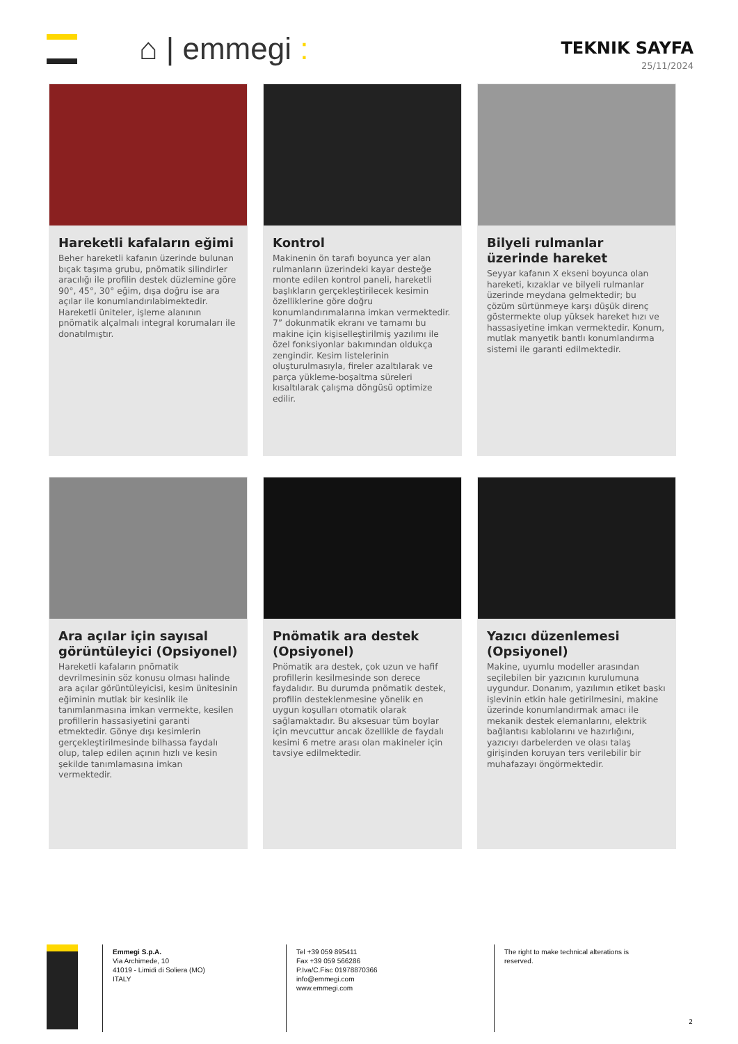⌂ | emmegi :
TEKNIK SAYFA
25/11/2024
Hareketli kafaların eğimi
Beher hareketli kafanın üzerinde bulunan bıçak taşıma grubu, pnömatik silindirler aracılığı ile profilin destek düzlemine göre 90°, 45°, 30° eğim, dışa doğru ise ara açılar ile konumlandırılabimektedir. Hareketli üniteler, işleme alanının pnömatik alçalmalı integral korumaları ile donatılmıştır.
Kontrol
Makinenin ön tarafı boyunca yer alan rulmanların üzerindeki kayar desteğe monte edilen kontrol paneli, hareketli başlıkların gerçekleştirilecek kesimin özelliklerine göre doğru konumlandırımalarına imkan vermektedir. 7” dokunmatik ekranı ve tamamı bu makine için kişiselleştirilmiş yazılımı ile özel fonksiyonlar bakımından oldukça zengindir. Kesim listelerinin oluşturulmasıyla, fireler azaltılarak ve parça yükleme-boşaltma süreleri kısaltılarak çalışma döngüsü optimize edilir.
Bilyeli rulmanlar üzerinde hareket
Seyyar kafanın X ekseni boyunca olan hareketi, kızaklar ve bilyeli rulmanlar üzerinde meydana gelmektedir; bu çözüm sürtünmeye karşı düşük direnç göstermekte olup yüksek hareket hızı ve hassasiyetine imkan vermektedir. Konum, mutlak manyetik bantlı konumlandırma sistemi ile garanti edilmektedir.
Ara açılar için sayısal görüntüleyici (Opsiyonel)
Hareketli kafaların pnömatik devrilmesinin söz konusu olması halinde ara açılar görüntüleyicisi, kesim ünitesinin eğiminin mutlak bir kesinlik ile tanımlanmasına imkan vermekte, kesilen profillerin hassasiyetini garanti etmektedir. Gönye dışı kesimlerin gerçekleştirilmesinde bilhassa faydalı olup, talep edilen açının hızlı ve kesin şekilde tanımlamasına imkan vermektedir.
Pnömatik ara destek (Opsiyonel)
Pnömatik ara destek, çok uzun ve hafif profillerin kesilmesinde son derece faydalıdır. Bu durumda pnömatik destek, profilin desteklenmesine yönelik en uygun koşulları otomatik olarak sağlamaktadır. Bu aksesuar tüm boylar için mevcuttur ancak özellikle de faydalı kesimi 6 metre arası olan makineler için tavsiye edilmektedir.
Yazıcı düzenlemesi (Opsiyonel)
Makine, uyumlu modeller arasından seçilebilen bir yazıcının kurulumuna uygundur. Donanım, yazılımın etiket baskı işlevinin etkin hale getirilmesini, makine üzerinde konumlandırmak amacı ile mekanik destek elemanlarını, elektrik bağlantısı kablolarını ve hazırlığını, yazıcıyı darbelerden ve olası talaş girişinden koruyan ters verilebilir bir muhafazayı öngörmektedir.
Emmegi S.p.A.
Via Archimede, 10
41019 - Limidi di Soliera (MO)
ITALY
Tel +39 059 895411
Fax +39 059 566286
P.Iva/C.Fisc 01978870366
info@emmegi.com
www.emmegi.com
The right to make technical alterations is reserved.
2